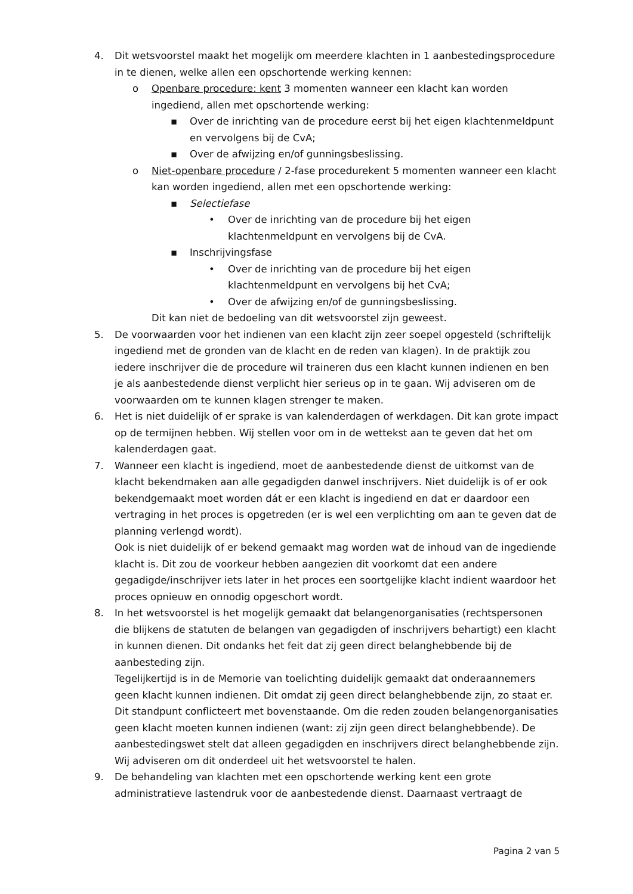4. Dit wetsvoorstel maakt het mogelijk om meerdere klachten in 1 aanbestedingsprocedure in te dienen, welke allen een opschortende werking kennen:
o Openbare procedure: kent 3 momenten wanneer een klacht kan worden ingediend, allen met opschortende werking:
▪ Over de inrichting van de procedure eerst bij het eigen klachtenmeldpunt en vervolgens bij de CvA;
▪ Over de afwijzing en/of gunningsbeslissing.
o Niet-openbare procedure / 2-fase procedurekent 5 momenten wanneer een klacht kan worden ingediend, allen met een opschortende werking:
▪ Selectiefase
• Over de inrichting van de procedure bij het eigen klachtenmeldpunt en vervolgens bij de CvA.
▪ Inschrijvingsfase
• Over de inrichting van de procedure bij het eigen klachtenmeldpunt en vervolgens bij het CvA;
• Over de afwijzing en/of de gunningsbeslissing.
Dit kan niet de bedoeling van dit wetsvoorstel zijn geweest.
5. De voorwaarden voor het indienen van een klacht zijn zeer soepel opgesteld (schriftelijk ingediend met de gronden van de klacht en de reden van klagen). In de praktijk zou iedere inschrijver die de procedure wil traineren dus een klacht kunnen indienen en ben je als aanbestedende dienst verplicht hier serieus op in te gaan. Wij adviseren om de voorwaarden om te kunnen klagen strenger te maken.
6. Het is niet duidelijk of er sprake is van kalenderdagen of werkdagen. Dit kan grote impact op de termijnen hebben. Wij stellen voor om in de wettekst aan te geven dat het om kalenderdagen gaat.
7. Wanneer een klacht is ingediend, moet de aanbestedende dienst de uitkomst van de klacht bekendmaken aan alle gegadigden danwel inschrijvers. Niet duidelijk is of er ook bekendgemaakt moet worden dát er een klacht is ingediend en dat er daardoor een vertraging in het proces is opgetreden (er is wel een verplichting om aan te geven dat de planning verlengd wordt).
Ook is niet duidelijk of er bekend gemaakt mag worden wat de inhoud van de ingediende klacht is. Dit zou de voorkeur hebben aangezien dit voorkomt dat een andere gegadigde/inschrijver iets later in het proces een soortgelijke klacht indient waardoor het proces opnieuw en onnodig opgeschort wordt.
8. In het wetsvoorstel is het mogelijk gemaakt dat belangenorganisaties (rechtspersonen die blijkens de statuten de belangen van gegadigden of inschrijvers behartigt) een klacht in kunnen dienen. Dit ondanks het feit dat zij geen direct belanghebbende bij de aanbesteding zijn.
Tegelijkertijd is in de Memorie van toelichting duidelijk gemaakt dat onderaannemers geen klacht kunnen indienen. Dit omdat zij geen direct belanghebbende zijn, zo staat er. Dit standpunt conflicteert met bovenstaande. Om die reden zouden belangenorganisaties geen klacht moeten kunnen indienen (want: zij zijn geen direct belanghebbende). De aanbestedingswet stelt dat alleen gegadigden en inschrijvers direct belanghebbende zijn. Wij adviseren om dit onderdeel uit het wetsvoorstel te halen.
9. De behandeling van klachten met een opschortende werking kent een grote administratieve lastendruk voor de aanbestedende dienst. Daarnaast vertraagt de
Pagina 2 van 5